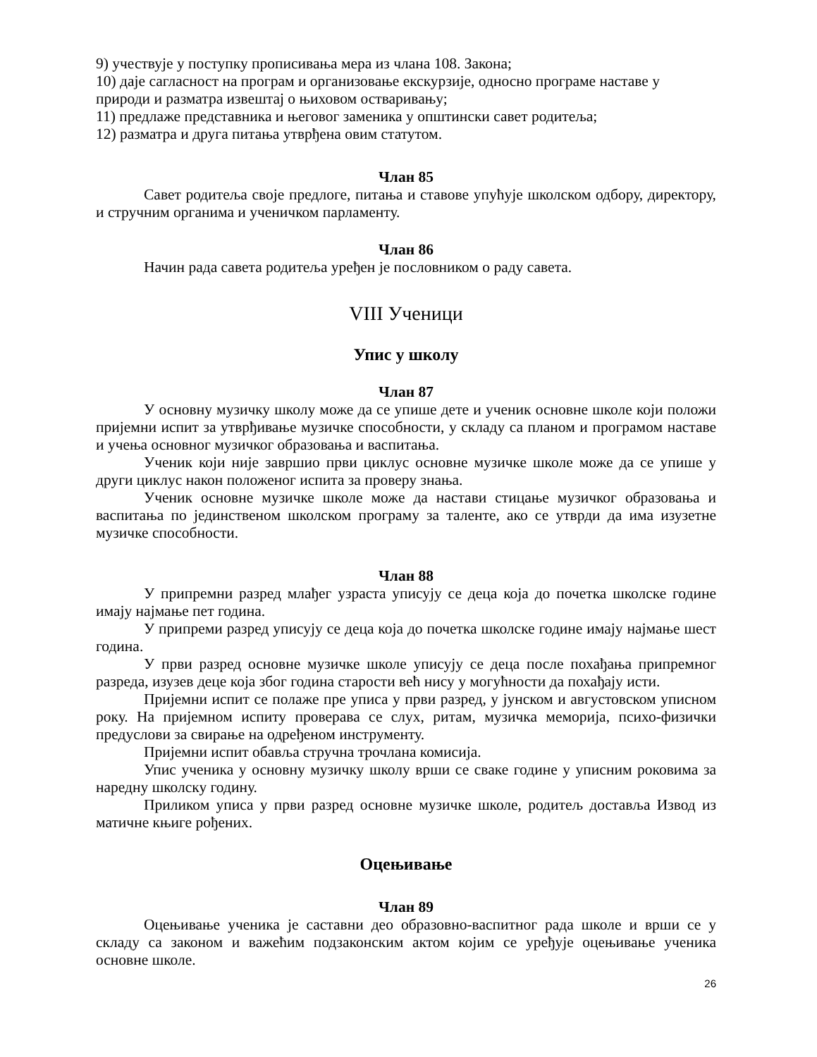9) учествује у поступку прописивања мера из члана 108. Закона;
10) даје сагласност на програм и организовање екскурзије, односно програме наставе у природи и разматра извештај о њиховом остваривању;
11) предлаже представника и његовог заменика у општински савет родитеља;
12) разматра и друга питања утврђена овим статутом.
Члан 85
Савет родитеља своје предлоге, питања и ставове упућује школском одбору, директору, и стручним органима и ученичком парламенту.
Члан 86
Начин рада савета родитеља уређен је пословником о раду савета.
VIII Ученици
Упис у школу
Члан 87
У основну музичку школу може да се упише дете и ученик основне школе који положи пријемни испит за утврђивање музичке способности, у складу са планом и програмом наставе и учења основног музичког образовања и васпитања.
Ученик који није завршио први циклус основне музичке школе може да се упише у други циклус након положеног испита за проверу знања.
Ученик основне музичке школе може да настави стицање музичког образовања и васпитања по јединственом школском програму за таленте, ако се утврди да има изузетне музичке способности.
Члан 88
У припремни разред млађег узраста уписују се деца која до почетка школске године имају најмање пет година.
У припреми разред уписују се деца која до почетка школске године имају најмање шест година.
У први разред основне музичке школе уписују се деца после похађања припремног разреда, изузев деце која због година старости већ нису у могућности да похађају исти.
Пријемни испит се полаже пре уписа у први разред, у јунском и августовском уписном року. На пријемном испиту проверава се слух, ритам, музичка меморија, психо-физички предуслови за свирање на одређеном инструменту.
Пријемни испит обавља стручна трочлана комисија.
Упис ученика у основну музичку школу врши се сваке године у уписним роковима за наредну школску годину.
Приликом уписа у први разред основне музичке школе, родитељ доставља Извод из матичне књиге рођених.
Оцењивање
Члан 89
Оцењивање ученика је саставни део образовно-васпитног рада школе и врши се у складу са законом и важећим подзаконским актом којим се уређује оцењивање ученика основне школе.
26